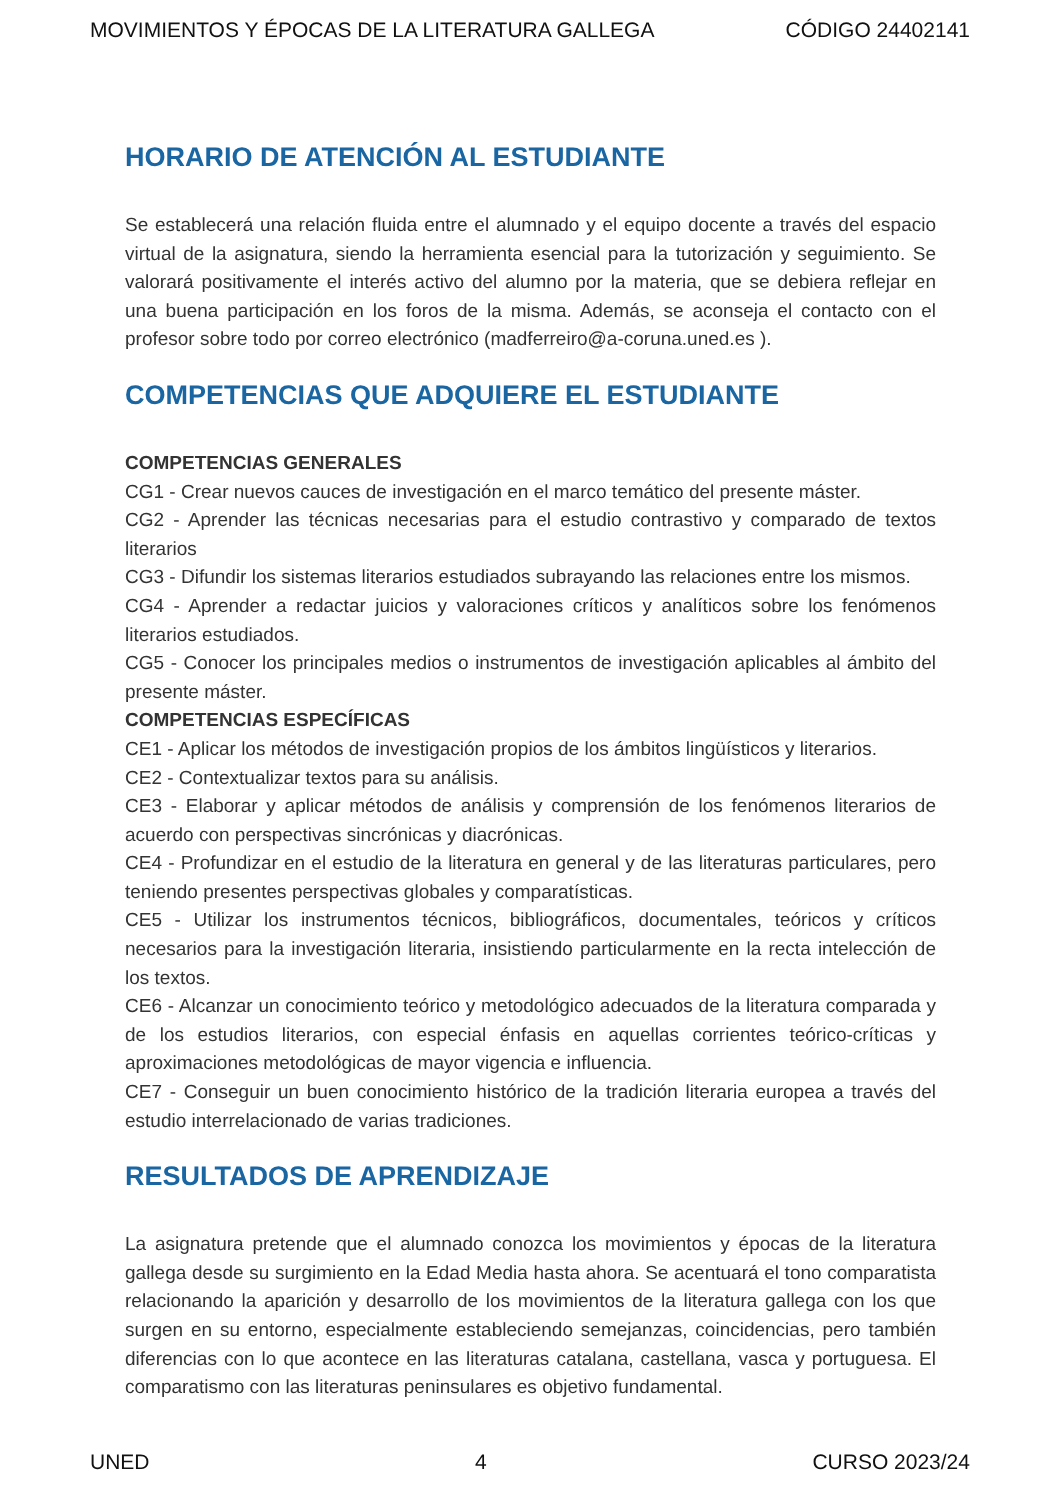MOVIMIENTOS Y ÉPOCAS DE LA LITERATURA GALLEGA CÓDIGO 24402141
HORARIO DE ATENCIÓN AL ESTUDIANTE
Se establecerá una relación fluida entre el alumnado y el equipo docente a través del espacio virtual de la asignatura, siendo la herramienta esencial para la tutorización y seguimiento. Se valorará positivamente el interés activo del alumno por la materia, que se debiera reflejar en una buena participación en los foros de la misma. Además, se aconseja el contacto con el profesor sobre todo por correo electrónico (madferreiro@a-coruna.uned.es ).
COMPETENCIAS QUE ADQUIERE EL ESTUDIANTE
COMPETENCIAS GENERALES
CG1 - Crear nuevos cauces de investigación en el marco temático del presente máster.
CG2 - Aprender las técnicas necesarias para el estudio contrastivo y comparado de textos literarios
CG3 - Difundir los sistemas literarios estudiados subrayando las relaciones entre los mismos.
CG4 - Aprender a redactar juicios y valoraciones críticos y analíticos sobre los fenómenos literarios estudiados.
CG5 - Conocer los principales medios o instrumentos de investigación aplicables al ámbito del presente máster.
COMPETENCIAS ESPECÍFICAS
CE1 - Aplicar los métodos de investigación propios de los ámbitos lingüísticos y literarios.
CE2 - Contextualizar textos para su análisis.
CE3 - Elaborar y aplicar métodos de análisis y comprensión de los fenómenos literarios de acuerdo con perspectivas sincrónicas y diacrónicas.
CE4 - Profundizar en el estudio de la literatura en general y de las literaturas particulares, pero teniendo presentes perspectivas globales y comparatísticas.
CE5 - Utilizar los instrumentos técnicos, bibliográficos, documentales, teóricos y críticos necesarios para la investigación literaria, insistiendo particularmente en la recta intelección de los textos.
CE6 - Alcanzar un conocimiento teórico y metodológico adecuados de la literatura comparada y de los estudios literarios, con especial énfasis en aquellas corrientes teórico-críticas y aproximaciones metodológicas de mayor vigencia e influencia.
CE7 - Conseguir un buen conocimiento histórico de la tradición literaria europea a través del estudio interrelacionado de varias tradiciones.
RESULTADOS DE APRENDIZAJE
La asignatura pretende que el alumnado conozca los movimientos y épocas de la literatura gallega desde su surgimiento en la Edad Media hasta ahora. Se acentuará el tono comparatista relacionando la aparición y desarrollo de los movimientos de la literatura gallega con los que surgen en su entorno, especialmente estableciendo semejanzas, coincidencias, pero también diferencias con lo que acontece en las literaturas catalana, castellana, vasca y portuguesa. El comparatismo con las literaturas peninsulares es objetivo fundamental.
UNED 4 CURSO 2023/24